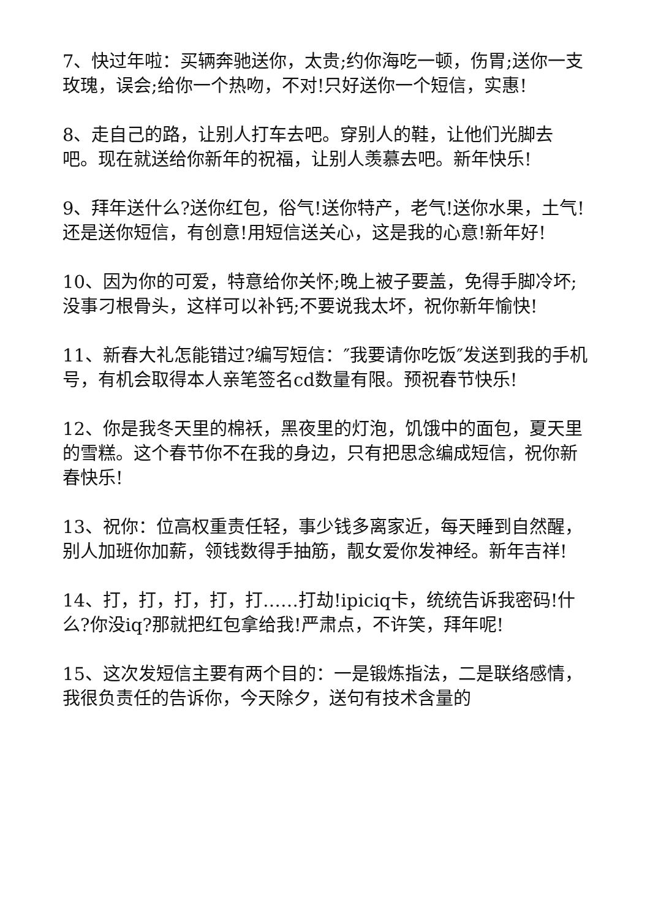7、快过年啦：买辆奔驰送你，太贵;约你海吃一顿，伤胃;送你一支玫瑰，误会;给你一个热吻，不对!只好送你一个短信，实惠!
8、走自己的路，让别人打车去吧。穿别人的鞋，让他们光脚去吧。现在就送给你新年的祝福，让别人羡慕去吧。新年快乐!
9、拜年送什么?送你红包，俗气!送你特产，老气!送你水果，土气!还是送你短信，有创意!用短信送关心，这是我的心意!新年好!
10、因为你的可爱，特意给你关怀;晚上被子要盖，免得手脚冷坏;没事刁根骨头，这样可以补钙;不要说我太坏，祝你新年愉快!
11、新春大礼怎能错过?编写短信：″我要请你吃饭″发送到我的手机号，有机会取得本人亲笔签名cd数量有限。预祝春节快乐!
12、你是我冬天里的棉袄，黑夜里的灯泡，饥饿中的面包，夏天里的雪糕。这个春节你不在我的身边，只有把思念编成短信，祝你新春快乐!
13、祝你：位高权重责任轻，事少钱多离家近，每天睡到自然醒，别人加班你加薪，领钱数得手抽筋，靓女爱你发神经。新年吉祥!
14、打，打，打，打，打……打劫!ipiciq卡，统统告诉我密码!什么?你没iq?那就把红包拿给我!严肃点，不许笑，拜年呢!
15、这次发短信主要有两个目的：一是锻炼指法，二是联络感情，我很负责任的告诉你，今天除夕，送句有技术含量的